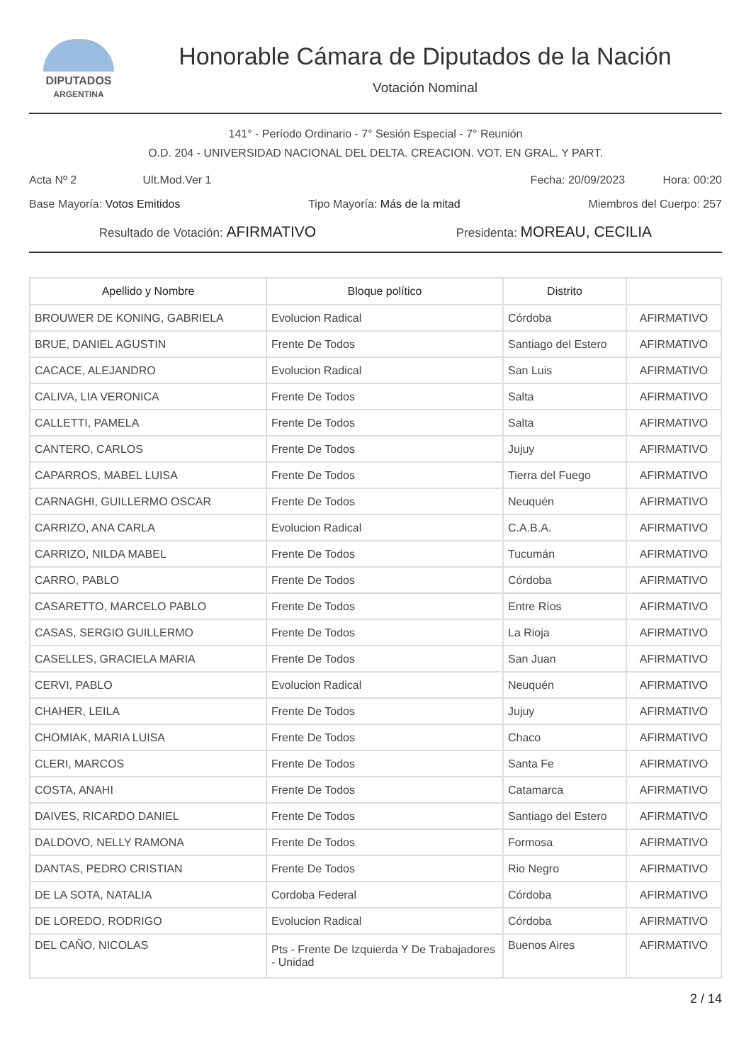DIPUTADOS
ARGENTINA
Honorable Cámara de Diputados de la Nación
Votación Nominal
141° - Período Ordinario - 7° Sesión Especial - 7° Reunión
O.D. 204 - UNIVERSIDAD NACIONAL DEL DELTA. CREACION. VOT. EN GRAL. Y PART.
Acta Nº 2 Ult.Mod.Ver 1 Fecha: 20/09/2023 Hora: 00:20
Base Mayoría: Votos Emitidos Tipo Mayoría: Más de la mitad Miembros del Cuerpo: 257
Resultado de Votación: AFIRMATIVO Presidenta: MOREAU, CECILIA
| Apellido y Nombre | Bloque político | Distrito | |
| --- | --- | --- | --- |
| BROUWER DE KONING, GABRIELA | Evolucion Radical | Córdoba | AFIRMATIVO |
| BRUE, DANIEL AGUSTIN | Frente De Todos | Santiago del Estero | AFIRMATIVO |
| CACACE, ALEJANDRO | Evolucion Radical | San Luis | AFIRMATIVO |
| CALIVA, LIA VERONICA | Frente De Todos | Salta | AFIRMATIVO |
| CALLETTI, PAMELA | Frente De Todos | Salta | AFIRMATIVO |
| CANTERO, CARLOS | Frente De Todos | Jujuy | AFIRMATIVO |
| CAPARROS, MABEL LUISA | Frente De Todos | Tierra del Fuego | AFIRMATIVO |
| CARNAGHI, GUILLERMO OSCAR | Frente De Todos | Neuquén | AFIRMATIVO |
| CARRIZO, ANA CARLA | Evolucion Radical | C.A.B.A. | AFIRMATIVO |
| CARRIZO, NILDA MABEL | Frente De Todos | Tucumán | AFIRMATIVO |
| CARRO, PABLO | Frente De Todos | Córdoba | AFIRMATIVO |
| CASARETTO, MARCELO PABLO | Frente De Todos | Entre Ríos | AFIRMATIVO |
| CASAS, SERGIO GUILLERMO | Frente De Todos | La Rioja | AFIRMATIVO |
| CASELLES, GRACIELA MARIA | Frente De Todos | San Juan | AFIRMATIVO |
| CERVI, PABLO | Evolucion Radical | Neuquén | AFIRMATIVO |
| CHAHER, LEILA | Frente De Todos | Jujuy | AFIRMATIVO |
| CHOMIAK, MARIA LUISA | Frente De Todos | Chaco | AFIRMATIVO |
| CLERI, MARCOS | Frente De Todos | Santa Fe | AFIRMATIVO |
| COSTA, ANAHI | Frente De Todos | Catamarca | AFIRMATIVO |
| DAIVES, RICARDO DANIEL | Frente De Todos | Santiago del Estero | AFIRMATIVO |
| DALDOVO, NELLY RAMONA | Frente De Todos | Formosa | AFIRMATIVO |
| DANTAS, PEDRO CRISTIAN | Frente De Todos | Rio Negro | AFIRMATIVO |
| DE LA SOTA, NATALIA | Cordoba Federal | Córdoba | AFIRMATIVO |
| DE LOREDO, RODRIGO | Evolucion Radical | Córdoba | AFIRMATIVO |
| DEL CAÑO, NICOLAS | Pts - Frente De Izquierda Y De Trabajadores - Unidad | Buenos Aires | AFIRMATIVO |
2 / 14